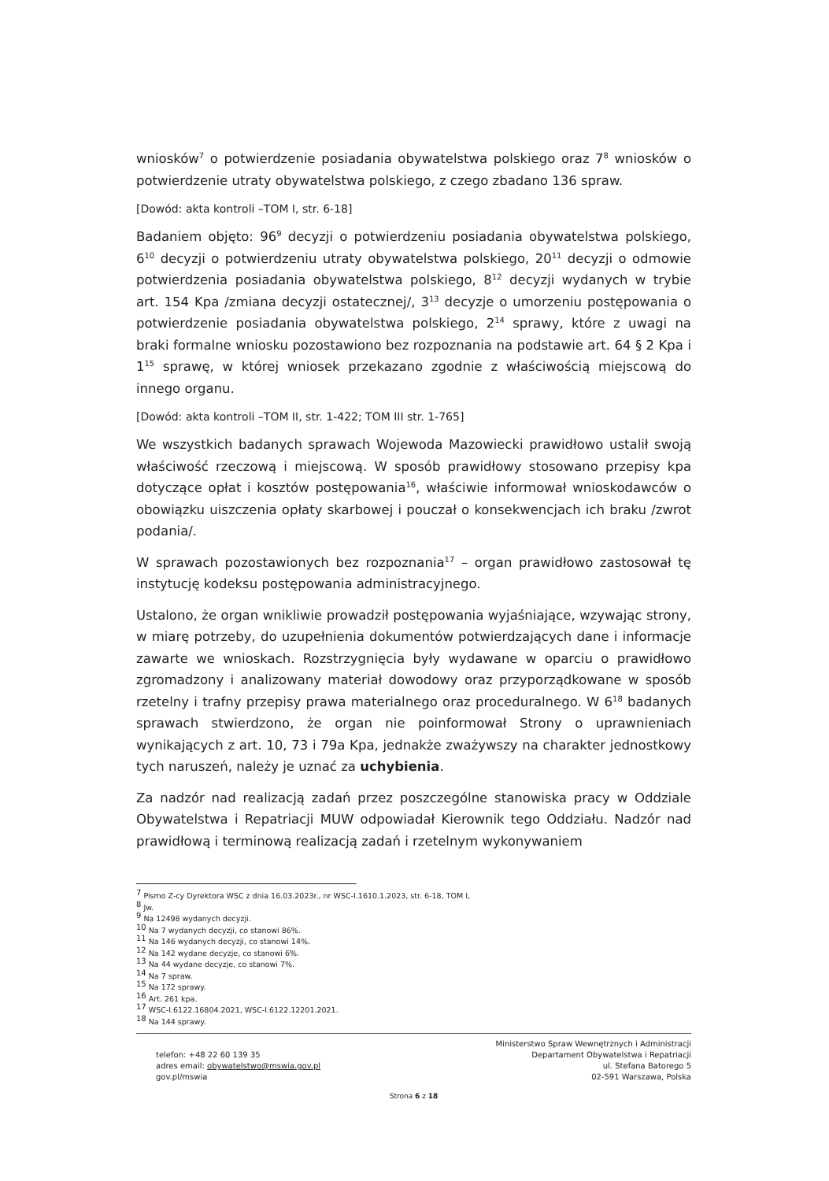wniosków<sup>7</sup> o potwierdzenie posiadania obywatelstwa polskiego oraz 7<sup>8</sup> wniosków o potwierdzenie utraty obywatelstwa polskiego, z czego zbadano 136 spraw.
[Dowód: akta kontroli –TOM I, str. 6-18]
Badaniem objęto: 96<sup>9</sup> decyzji o potwierdzeniu posiadania obywatelstwa polskiego, 6<sup>10</sup> decyzji o potwierdzeniu utraty obywatelstwa polskiego, 20<sup>11</sup> decyzji o odmowie potwierdzenia posiadania obywatelstwa polskiego, 8<sup>12</sup> decyzji wydanych w trybie art. 154 Kpa /zmiana decyzji ostatecznej/, 3<sup>13</sup> decyzje o umorzeniu postępowania o potwierdzenie posiadania obywatelstwa polskiego, 2<sup>14</sup> sprawy, które z uwagi na braki formalne wniosku pozostawiono bez rozpoznania na podstawie art. 64 § 2 Kpa i 1<sup>15</sup> sprawę, w której wniosek przekazano zgodnie z właściwością miejscową do innego organu.
[Dowód: akta kontroli –TOM II, str. 1-422; TOM III str. 1-765]
We wszystkich badanych sprawach Wojewoda Mazowiecki prawidłowo ustalił swoją właściwość rzeczową i miejscową. W sposób prawidłowy stosowano przepisy kpa dotyczące opłat i kosztów postępowania<sup>16</sup>, właściwie informował wnioskodawców o obowiązku uiszczenia opłaty skarbowej i pouczał o konsekwencjach ich braku /zwrot podania/.
W sprawach pozostawionych bez rozpoznania<sup>17</sup> – organ prawidłowo zastosował tę instytucję kodeksu postępowania administracyjnego.
Ustalono, że organ wnikliwie prowadził postępowania wyjaśniające, wzywając strony, w miarę potrzeby, do uzupełnienia dokumentów potwierdzających dane i informacje zawarte we wnioskach. Rozstrzygnięcia były wydawane w oparciu o prawidłowo zgromadzony i analizowany materiał dowodowy oraz przyporządkowane w sposób rzetelny i trafny przepisy prawa materialnego oraz proceduralnego. W 6<sup>18</sup> badanych sprawach stwierdzono, że organ nie poinformował Strony o uprawnieniach wynikających z art. 10, 73 i 79a Kpa, jednakże zważywszy na charakter jednostkowy tych naruszeń, należy je uznać za uchybienia.
Za nadzór nad realizacją zadań przez poszczególne stanowiska pracy w Oddziale Obywatelstwa i Repatriacji MUW odpowiadał Kierownik tego Oddziału. Nadzór nad prawidłową i terminową realizacją zadań i rzetelnym wykonywaniem
<sup>7</sup> Pismo Z-cy Dyrektora WSC z dnia 16.03.2023r., nr WSC-I.1610.1.2023, str. 6-18, TOM I,
<sup>8</sup> Jw.
<sup>9</sup> Na 12498 wydanych decyzji.
<sup>10</sup> Na 7 wydanych decyzji, co stanowi 86%.
<sup>11</sup> Na 146 wydanych decyzji, co stanowi 14%.
<sup>12</sup> Na 142 wydane decyzje, co stanowi 6%.
<sup>13</sup> Na 44 wydane decyzje, co stanowi 7%.
<sup>14</sup> Na 7 spraw.
<sup>15</sup> Na 172 sprawy.
<sup>16</sup> Art. 261 kpa.
<sup>17</sup> WSC-I.6122.16804.2021, WSC-I.6122.12201.2021.
<sup>18</sup> Na 144 sprawy.
telefon: +48 22 60 139 35
adres email: obywatelstwo@mswia.gov.pl
gov.pl/mswia
Ministerstwo Spraw Wewnętrznych i Administracji
Departament Obywatelstwa i Repatriacji
ul. Stefana Batorego 5
02-591 Warszawa, Polska
Strona 6 z 18